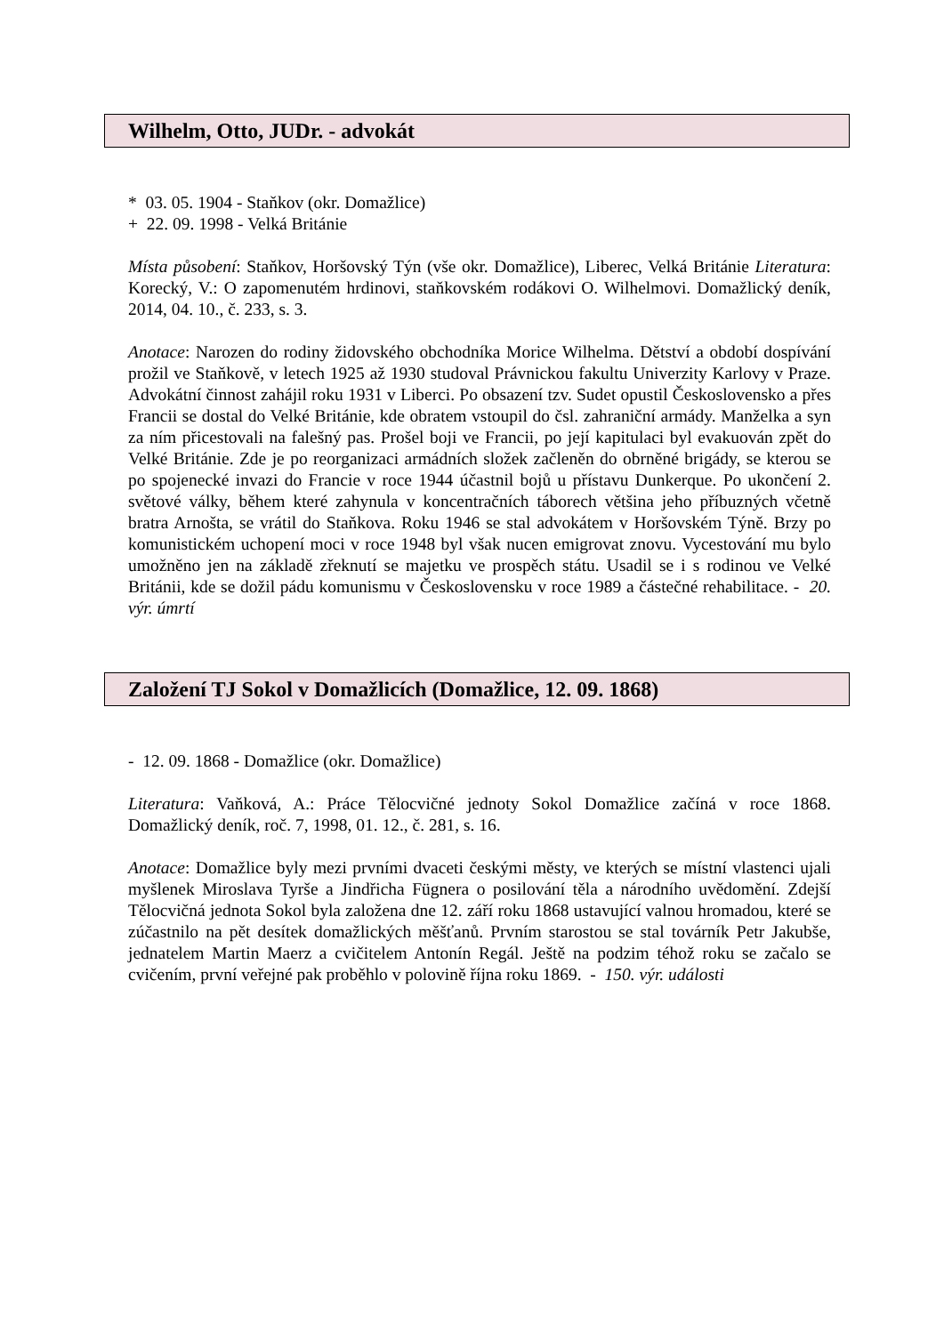Wilhelm, Otto, JUDr. - advokát
* 03. 05. 1904 - Staňkov (okr. Domažlice)
+ 22. 09. 1998 - Velká Británie
Místa působení: Staňkov, Horšovský Týn (vše okr. Domažlice), Liberec, Velká Británie Literatura: Korecký, V.: O zapomenutém hrdinovi, staňkovském rodákovi O. Wilhelmovi. Domažlický deník, 2014, 04. 10., č. 233, s. 3.
Anotace: Narozen do rodiny židovského obchodníka Morice Wilhelma. Dětství a období dospívání prožil ve Staňkově, v letech 1925 až 1930 studoval Právnickou fakultu Univerzity Karlovy v Praze. Advokátní činnost zahájil roku 1931 v Liberci. Po obsazení tzv. Sudet opustil Československo a přes Francii se dostal do Velké Británie, kde obratem vstoupil do čsl. zahraniční armády. Manželka a syn za ním přicestovali na falešný pas. Prošel boji ve Francii, po její kapitulaci byl evakuován zpět do Velké Británie. Zde je po reorganizaci armádních složek začleněn do obrněné brigády, se kterou se po spojenecké invazi do Francie v roce 1944 účastnil bojů u přístavu Dunkerque. Po ukončení 2. světové války, během které zahynula v koncentračních táborech většina jeho příbuzných včetně bratra Arnošta, se vrátil do Staňkova. Roku 1946 se stal advokátem v Horšovském Týně. Brzy po komunistickém uchopení moci v roce 1948 byl však nucen emigrovat znovu. Vycestování mu bylo umožněno jen na základě zřeknutí se majetku ve prospěch státu. Usadil se i s rodinou ve Velké Británii, kde se dožil pádu komunismu v Československu v roce 1989 a částečné rehabilitace. - 20. výr. úmrtí
Založení TJ Sokol v Domažlicích (Domažlice, 12. 09. 1868)
- 12. 09. 1868 - Domažlice (okr. Domažlice)
Literatura: Vaňková, A.: Práce Tělocvičné jednoty Sokol Domažlice začíná v roce 1868. Domažlický deník, roč. 7, 1998, 01. 12., č. 281, s. 16.
Anotace: Domažlice byly mezi prvními dvaceti českými městy, ve kterých se místní vlastenci ujali myšlenek Miroslava Tyrše a Jindřicha Fügnera o posilování těla a národního uvědomění. Zdejší Tělocvičná jednota Sokol byla založena dne 12. září roku 1868 ustavující valnou hromadou, které se zúčastnilo na pět desítek domažlických měšťanů. Prvním starostou se stal továrník Petr Jakubše, jednatelem Martin Maerz a cvičitelem Antonín Regál. Ještě na podzim téhož roku se začalo se cvičením, první veřejné pak proběhlo v polovině října roku 1869. - 150. výr. události